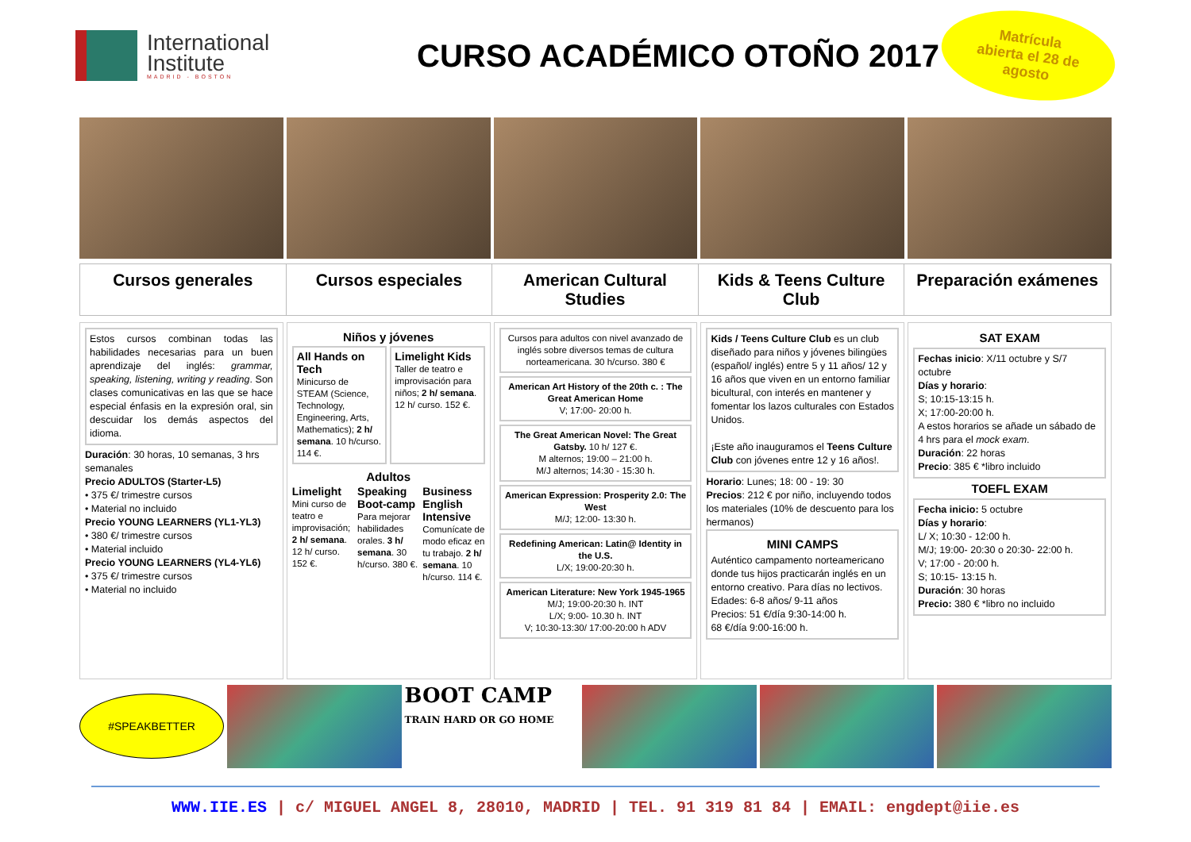International
Institute
MADRID - BOSTON
CURSO ACADÉMICO OTOÑO 2017
Matrícula
abierta el 28 de
agosto
Cursos generales Cursos especiales American Cultural Studies Kids & Teens Culture Club Preparación exámenes
Estos cursos combinan todas las habilidades necesarias para un buen aprendizaje del inglés: grammar, speaking, listening, writing y reading. Son clases comunicativas en las que se hace especial énfasis en la expresión oral, sin descuidar los demás aspectos del idioma.
Duración: 30 horas, 10 semanas, 3 hrs semanales
Precio ADULTOS (Starter-L5)
• 375 €/ trimestre cursos
• Material no incluido
Precio YOUNG LEARNERS (YL1-YL3)
• 380 €/ trimestre cursos
• Material incluido
Precio YOUNG LEARNERS (YL4-YL6)
• 375 €/ trimestre cursos
• Material no incluido
Niños y jóvenes
All Hands on Tech
Minicurso de STEAM (Science, Technology, Engineering, Arts, Mathematics); 2 h/ semana. 10 h/curso. 114 €.
Limelight Kids
Taller de teatro e improvisación para niños; 2 h/ semana. 12 h/ curso. 152 €.
Adultos
Limelight
Mini curso de teatro e improvisación; 2 h/ semana. 12 h/ curso. 152 €.
Speaking Boot-camp
Para mejorar habilidades orales. 3 h/ semana. 30 h/curso. 380 €.
Business English Intensive
Comunícate de modo eficaz en tu trabajo. 2 h/ semana. 10 h/curso. 114 €.
Cursos para adultos con nivel avanzado de inglés sobre diversos temas de cultura norteamericana. 30 h/curso. 380 €
American Art History of the 20th c. : The Great American Home
V; 17:00- 20:00 h.
The Great American Novel: The Great Gatsby. 10 h/ 127 €.
M alternos; 19:00 – 21:00 h.
M/J alternos; 14:30 - 15:30 h.
American Expression: Prosperity 2.0: The West
M/J; 12:00- 13:30 h.
Redefining American: Latin@ Identity in the U.S.
L/X; 19:00-20:30 h.
American Literature: New York 1945-1965
M/J; 19:00-20:30 h. INT
L/X; 9:00- 10.30 h. INT
V; 10:30-13:30/ 17:00-20:00 h ADV
Kids / Teens Culture Club es un club diseñado para niños y jóvenes bilingües (español/ inglés) entre 5 y 11 años/ 12 y 16 años que viven en un entorno familiar bicultural, con interés en mantener y fomentar los lazos culturales con Estados Unidos.
¡Este año inauguramos el Teens Culture Club con jóvenes entre 12 y 16 años!.
Horario: Lunes; 18: 00 - 19: 30
Precios: 212 € por niño, incluyendo todos los materiales (10% de descuento para los hermanos)
MINI CAMPS
Auténtico campamento norteamericano donde tus hijos practicarán inglés en un entorno creativo. Para días no lectivos.
Edades: 6-8 años/ 9-11 años
Precios: 51 €/día 9:30-14:00 h.
68 €/día 9:00-16:00 h.
SAT EXAM
Fechas inicio: X/11 octubre y S/7 octubre
Días y horario:
S; 10:15-13:15 h.
X; 17:00-20:00 h.
A estos horarios se añade un sábado de 4 hrs para el mock exam.
Duración: 22 horas
Precio: 385 € *libro incluido
TOEFL EXAM
Fecha inicio: 5 octubre
Días y horario:
L/ X; 10:30 - 12:00 h.
M/J; 19:00- 20:30 o 20:30- 22:00 h.
V; 17:00 - 20:00 h.
S; 10:15- 13:15 h.
Duración: 30 horas
Precio: 380 € *libro no incluido
#SPEAKBETTER
BOOT CAMP
TRAIN HARD OR GO HOME
WWW.IIE.ES | c/ MIGUEL ANGEL 8, 28010, MADRID | TEL. 91 319 81 84 | EMAIL: engdept@iie.es